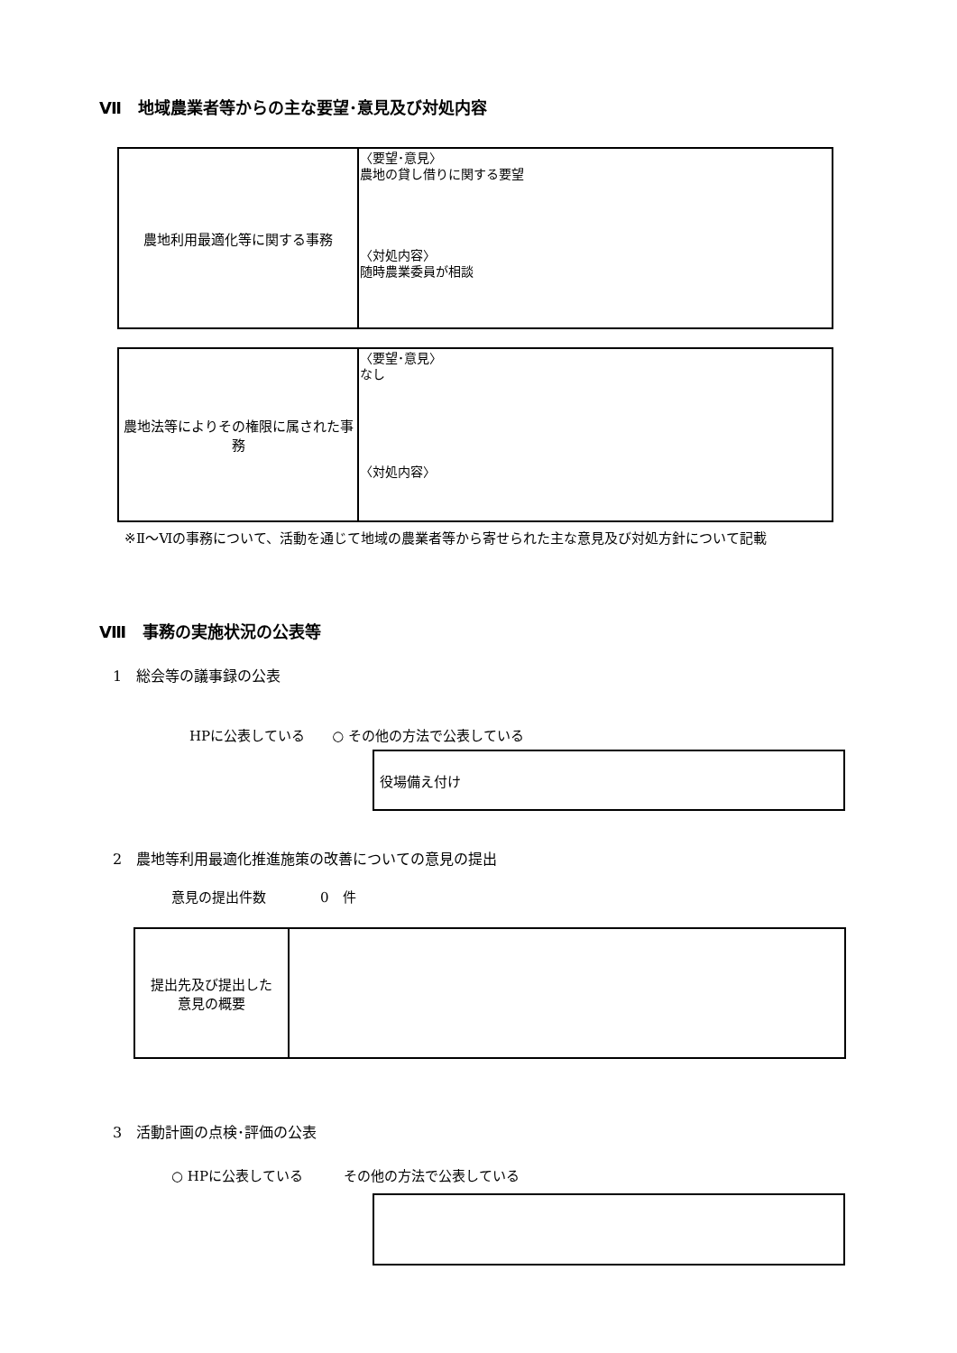Ⅶ　地域農業者等からの主な要望･意見及び対処内容
| 農地利用最適化等に関する事務 | 〈要望･意見〉 農地の貸し借りに関する要望 〈対処内容〉 随時農業委員が相談 |
| 農地法等によりその権限に属された事務 | 〈要望･意見〉 なし 〈対処内容〉 |
※Ⅱ～Ⅵの事務について、活動を通じて地域の農業者等から寄せられた主な意見及び対処方針について記載
Ⅷ　事務の実施状況の公表等
1　総会等の議事録の公表
HPに公表している　　○ その他の方法で公表している
役場備え付け
2　農地等利用最適化推進施策の改善についての意見の提出
意見の提出件数　　　　0　件
| 提出先及び提出した 意見の概要 | |
3　活動計画の点検･評価の公表
○ HPに公表している　　　その他の方法で公表している